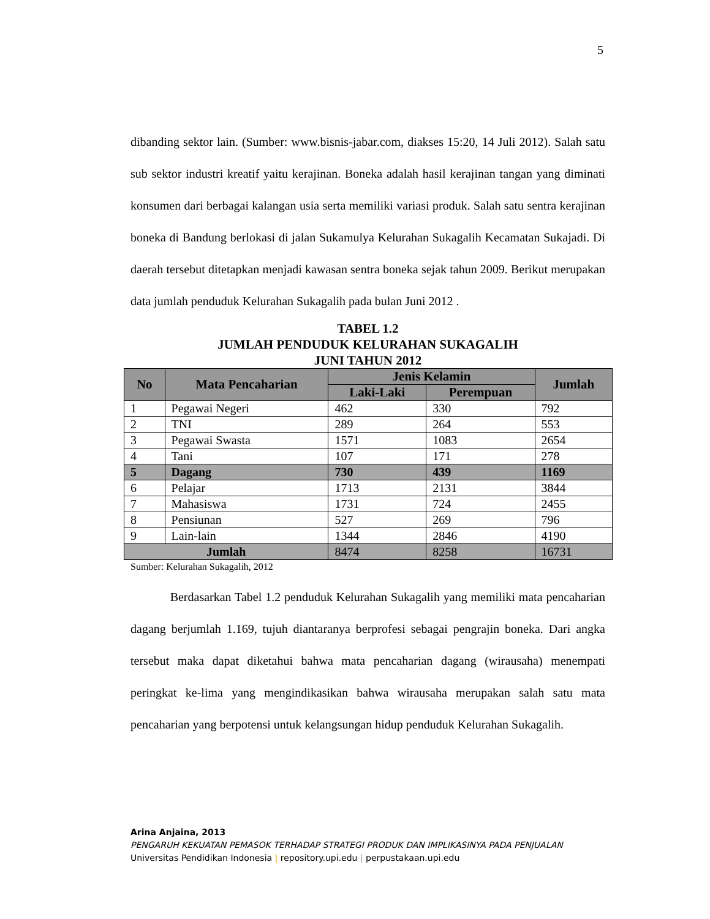5
dibanding sektor lain. (Sumber: www.bisnis-jabar.com, diakses 15:20, 14 Juli 2012). Salah satu sub sektor industri kreatif yaitu kerajinan. Boneka adalah hasil kerajinan tangan yang diminati konsumen dari berbagai kalangan usia serta memiliki variasi produk. Salah satu sentra kerajinan boneka di Bandung berlokasi di jalan Sukamulya Kelurahan Sukagalih Kecamatan Sukajadi. Di daerah tersebut ditetapkan menjadi kawasan sentra boneka sejak tahun 2009. Berikut merupakan data jumlah penduduk Kelurahan Sukagalih pada bulan Juni 2012 .
TABEL 1.2
JUMLAH PENDUDUK KELURAHAN SUKAGALIH
JUNI TAHUN 2012
| No | Mata Pencaharian | Jenis Kelamin | | Jumlah |
| --- | --- | --- | --- | --- |
| | | Laki-Laki | Perempuan | |
| 1 | Pegawai Negeri | 462 | 330 | 792 |
| 2 | TNI | 289 | 264 | 553 |
| 3 | Pegawai Swasta | 1571 | 1083 | 2654 |
| 4 | Tani | 107 | 171 | 278 |
| 5 | Dagang | 730 | 439 | 1169 |
| 6 | Pelajar | 1713 | 2131 | 3844 |
| 7 | Mahasiswa | 1731 | 724 | 2455 |
| 8 | Pensiunan | 527 | 269 | 796 |
| 9 | Lain-lain | 1344 | 2846 | 4190 |
| Jumlah | | 8474 | 8258 | 16731 |
Sumber: Kelurahan Sukagalih, 2012
Berdasarkan Tabel 1.2 penduduk Kelurahan Sukagalih yang memiliki mata pencaharian dagang berjumlah 1.169, tujuh diantaranya berprofesi sebagai pengrajin boneka. Dari angka tersebut maka dapat diketahui bahwa mata pencaharian dagang (wirausaha) menempati peringkat ke-lima yang mengindikasikan bahwa wirausaha merupakan salah satu mata pencaharian yang berpotensi untuk kelangsungan hidup penduduk Kelurahan Sukagalih.
Arina Anjaina, 2013
PENGARUH KEKUATAN PEMASOK TERHADAP STRATEGI PRODUK DAN IMPLIKASINYA PADA PENJUALAN
Universitas Pendidikan Indonesia | repository.upi.edu | perpustakaan.upi.edu